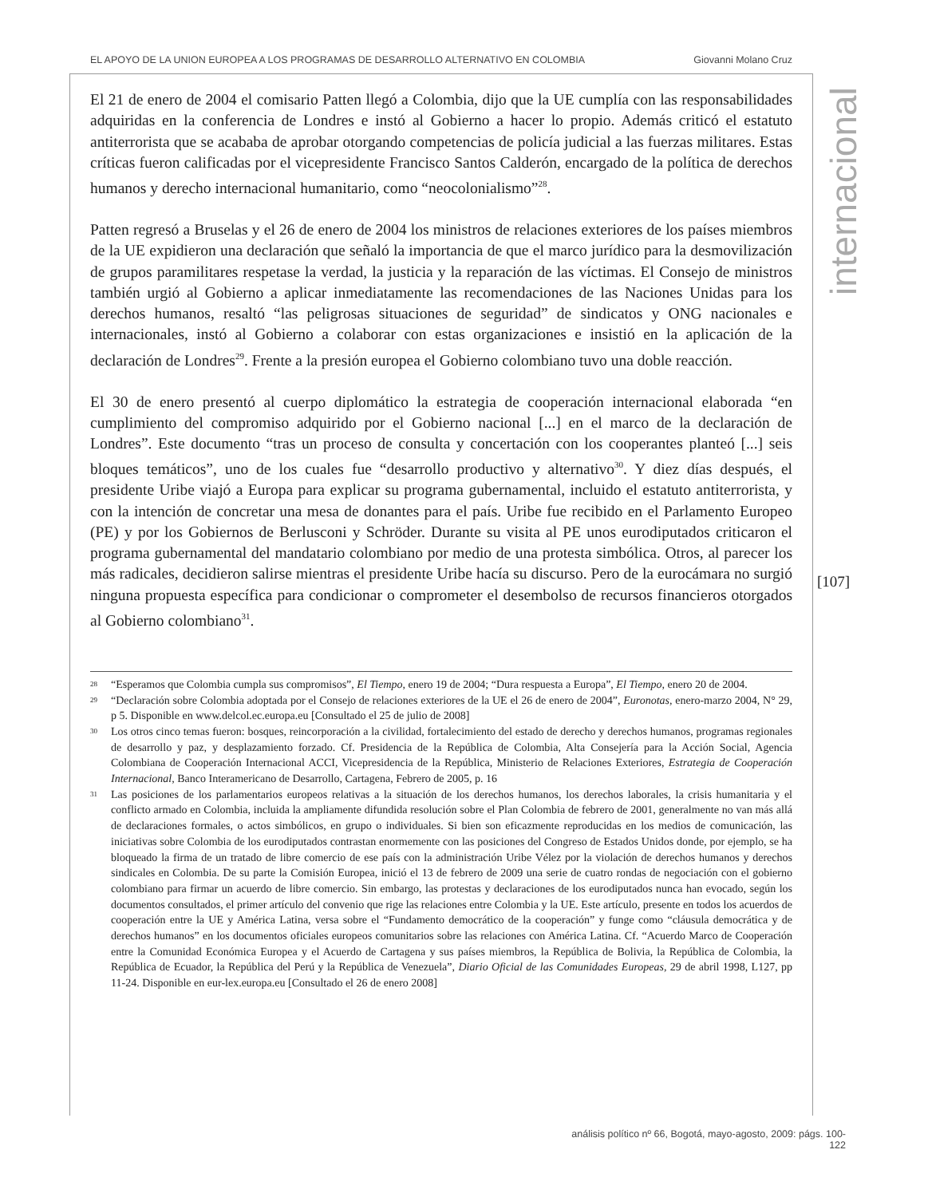EL APOYO DE LA UNION EUROPEA A LOS PROGRAMAS DE DESARROLLO ALTERNATIVO EN COLOMBIA Giovanni Molano Cruz
internacional
[107]
El 21 de enero de 2004 el comisario Patten llegó a Colombia, dijo que la UE cumplía con las responsabilidades adquiridas en la conferencia de Londres e instó al Gobierno a hacer lo propio. Además criticó el estatuto antiterrorista que se acababa de aprobar otorgando competencias de policía judicial a las fuerzas militares. Estas críticas fueron calificadas por el vicepresidente Francisco Santos Calderón, encargado de la política de derechos humanos y derecho internacional humanitario, como “neocolonialismo”<sup>28</sup>.
Patten regresó a Bruselas y el 26 de enero de 2004 los ministros de relaciones exteriores de los países miembros de la UE expidieron una declaración que señaló la importancia de que el marco jurídico para la desmovilización de grupos paramilitares respetase la verdad, la justicia y la reparación de las víctimas. El Consejo de ministros también urgió al Gobierno a aplicar inmediatamente las recomendaciones de las Naciones Unidas para los derechos humanos, resaltó “las peligrosas situaciones de seguridad” de sindicatos y ONG nacionales e internacionales, instó al Gobierno a colaborar con estas organizaciones e insistió en la aplicación de la declaración de Londres<sup>29</sup>. Frente a la presión europea el Gobierno colombiano tuvo una doble reacción.
El 30 de enero presentó al cuerpo diplomático la estrategia de cooperación internacional elaborada “en cumplimiento del compromiso adquirido por el Gobierno nacional [...] en el marco de la declaración de Londres”. Este documento “tras un proceso de consulta y concertación con los cooperantes planteó [...] seis bloques temáticos”, uno de los cuales fue “desarrollo productivo y alternativo<sup>30</sup>. Y diez días después, el presidente Uribe viajó a Europa para explicar su programa gubernamental, incluido el estatuto antiterrorista, y con la intención de concretar una mesa de donantes para el país. Uribe fue recibido en el Parlamento Europeo (PE) y por los Gobiernos de Berlusconi y Schröder. Durante su visita al PE unos eurodiputados criticaron el programa gubernamental del mandatario colombiano por medio de una protesta simbólica. Otros, al parecer los más radicales, decidieron salirse mientras el presidente Uribe hacía su discurso. Pero de la eurocámara no surgió ninguna propuesta específica para condicionar o comprometer el desembolso de recursos financieros otorgados al Gobierno colombiano<sup>31</sup>.
28 “Esperamos que Colombia cumpla sus compromisos”, El Tiempo, enero 19 de 2004; “Dura respuesta a Europa”, El Tiempo, enero 20 de 2004.
29 “Declaración sobre Colombia adoptada por el Consejo de relaciones exteriores de la UE el 26 de enero de 2004”, Euronotas, enero-marzo 2004, N° 29, p 5. Disponible en www.delcol.ec.europa.eu [Consultado el 25 de julio de 2008]
30 Los otros cinco temas fueron: bosques, reincorporación a la civilidad, fortalecimiento del estado de derecho y derechos humanos, programas regionales de desarrollo y paz, y desplazamiento forzado. Cf. Presidencia de la República de Colombia, Alta Consejería para la Acción Social, Agencia Colombiana de Cooperación Internacional ACCI, Vicepresidencia de la República, Ministerio de Relaciones Exteriores, Estrategia de Cooperación Internacional, Banco Interamericano de Desarrollo, Cartagena, Febrero de 2005, p. 16
31 Las posiciones de los parlamentarios europeos relativas a la situación de los derechos humanos, los derechos laborales, la crisis humanitaria y el conflicto armado en Colombia, incluida la ampliamente difundida resolución sobre el Plan Colombia de febrero de 2001, generalmente no van más allá de declaraciones formales, o actos simbólicos, en grupo o individuales. Si bien son eficazmente reproducidas en los medios de comunicación, las iniciativas sobre Colombia de los eurodiputados contrastan enormemente con las posiciones del Congreso de Estados Unidos donde, por ejemplo, se ha bloqueado la firma de un tratado de libre comercio de ese país con la administración Uribe Vélez por la violación de derechos humanos y derechos sindicales en Colombia. De su parte la Comisión Europea, inició el 13 de febrero de 2009 una serie de cuatro rondas de negociación con el gobierno colombiano para firmar un acuerdo de libre comercio. Sin embargo, las protestas y declaraciones de los eurodiputados nunca han evocado, según los documentos consultados, el primer artículo del convenio que rige las relaciones entre Colombia y la UE. Este artículo, presente en todos los acuerdos de cooperación entre la UE y América Latina, versa sobre el “Fundamento democrático de la cooperación” y funge como “cláusula democrática y de derechos humanos” en los documentos oficiales europeos comunitarios sobre las relaciones con América Latina. Cf. “Acuerdo Marco de Cooperación entre la Comunidad Económica Europea y el Acuerdo de Cartagena y sus países miembros, la República de Bolivia, la República de Colombia, la República de Ecuador, la República del Perú y la República de Venezuela”, Diario Oficial de las Comunidades Europeas, 29 de abril 1998, L127, pp 11-24. Disponible en eur-lex.europa.eu [Consultado el 26 de enero 2008]
análisis político nº 66, Bogotá, mayo-agosto, 2009: págs. 100-122